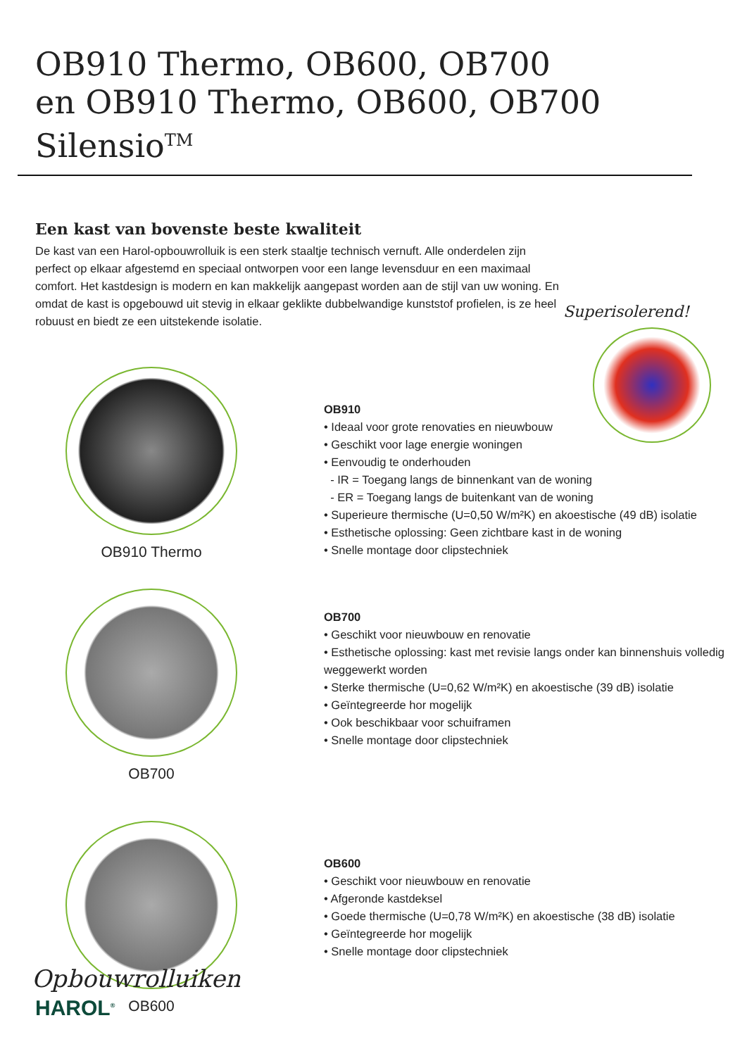OB910 Thermo, OB600, OB700
en OB910 Thermo, OB600, OB700 Silensio<sup>TM</sup>
Een kast van bovenste beste kwaliteit
De kast van een Harol-opbouwrolluik is een sterk staaltje technisch vernuft. Alle onderdelen zijn perfect op elkaar afgestemd en speciaal ontworpen voor een lange levensduur en een maximaal comfort. Het kastdesign is modern en kan makkelijk aangepast worden aan de stijl van uw woning. En omdat de kast is opgebouwd uit stevig in elkaar geklikte dubbelwandige kunststof profielen, is ze heel robuust en biedt ze een uitstekende isolatie.
Superisolerend!
OB910 Thermo
OB910
• Ideaal voor grote renovaties en nieuwbouw
• Geschikt voor lage energie woningen
• Eenvoudig te onderhouden
- IR = Toegang langs de binnenkant van de woning
- ER = Toegang langs de buitenkant van de woning
• Superieure thermische (U=0,50 W/m²K) en akoestische (49 dB) isolatie
• Esthetische oplossing: Geen zichtbare kast in de woning
• Snelle montage door clipstechniek
OB700
OB700
• Geschikt voor nieuwbouw en renovatie
• Esthetische oplossing: kast met revisie langs onder kan binnenshuis volledig weggewerkt worden
• Sterke thermische (U=0,62 W/m²K) en akoestische (39 dB) isolatie
• Geïntegreerde hor mogelijk
• Ook beschikbaar voor schuiframen
• Snelle montage door clipstechniek
OB600
OB600
• Geschikt voor nieuwbouw en renovatie
• Afgeronde kastdeksel
• Goede thermische (U=0,78 W/m²K) en akoestische (38 dB) isolatie
• Geïntegreerde hor mogelijk
• Snelle montage door clipstechniek
Opbouwrolluiken
HAROL<sup>®</sup>